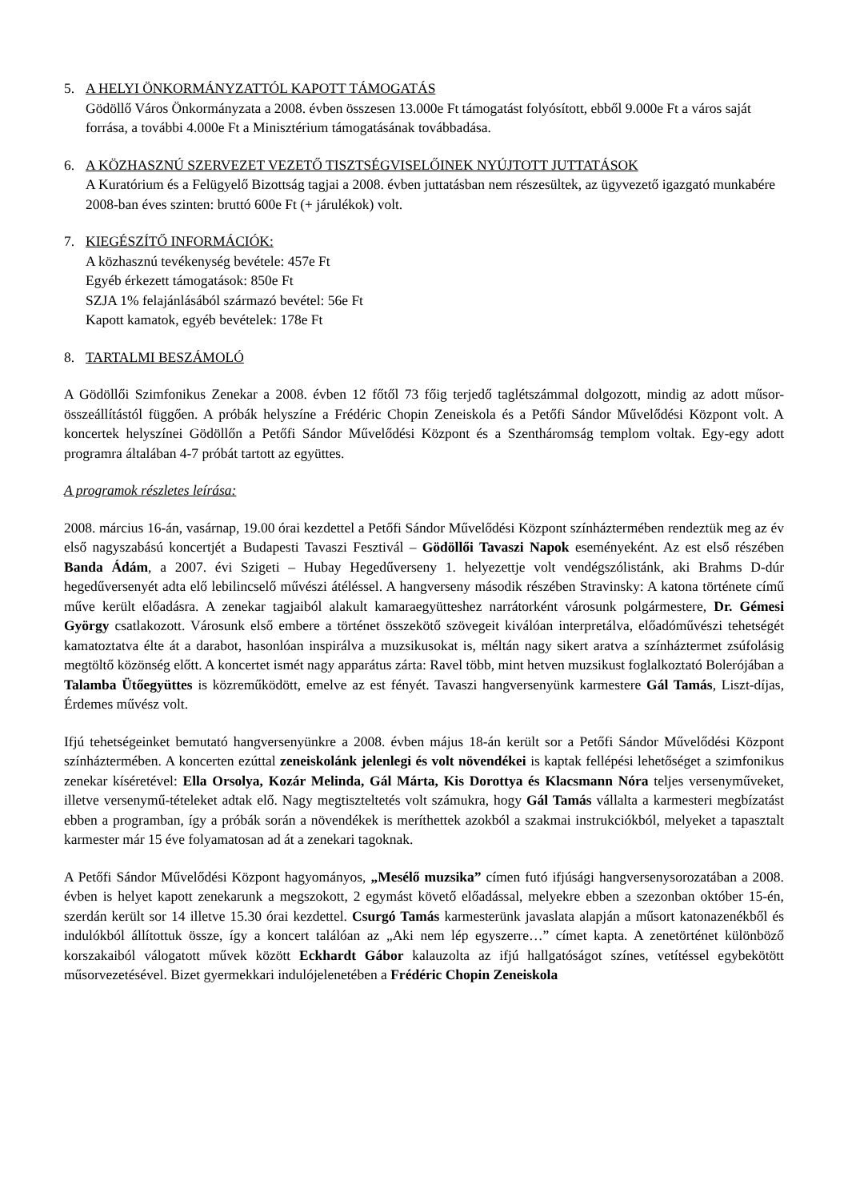5. A HELYI ÖNKORMÁNYZATTÓL KAPOTT TÁMOGATÁS
Gödöllő Város Önkormányzata a 2008. évben összesen 13.000e Ft támogatást folyósított, ebből 9.000e Ft a város saját forrása, a további 4.000e Ft a Minisztérium támogatásának továbbadása.
6. A KÖZHASZNÚ SZERVEZET VEZETŐ TISZTSÉGVISELŐINEK NYÚJTOTT JUTTATÁSOK
A Kuratórium és a Felügyelő Bizottság tagjai a 2008. évben juttatásban nem részesültek, az ügyvezető igazgató munkabére 2008-ban éves szinten: bruttó 600e Ft (+ járulékok) volt.
7. KIEGÉSZÍTŐ INFORMÁCIÓK:
A közhasznú tevékenység bevétele: 457e Ft
Egyéb érkezett támogatások: 850e Ft
SZJA 1% felajánlásából származó bevétel: 56e Ft
Kapott kamatok, egyéb bevételek: 178e Ft
8. TARTALMI BESZÁMOLÓ
A Gödöllői Szimfonikus Zenekar a 2008. évben 12 főtől 73 főig terjedő taglétszámmal dolgozott, mindig az adott műsor-összeállítástól függően. A próbák helyszíne a Frédéric Chopin Zeneiskola és a Petőfi Sándor Művelődési Központ volt. A koncertek helyszínei Gödöllőn a Petőfi Sándor Művelődési Központ és a Szentháromság templom voltak. Egy-egy adott programra általában 4-7 próbát tartott az együttes.
A programok részletes leírása:
2008. március 16-án, vasárnap, 19.00 órai kezdettel a Petőfi Sándor Művelődési Központ színháztermében rendeztük meg az év első nagyszabású koncertjét a Budapesti Tavaszi Fesztivál – Gödöllői Tavaszi Napok eseményeként. Az est első részében Banda Ádám, a 2007. évi Szigeti – Hubay Hegedűverseny 1. helyezettje volt vendégszólistánk, aki Brahms D-dúr hegedűversenyét adta elő lebilincselő művészi átéléssel. A hangverseny második részében Stravinsky: A katona története című műve került előadásra. A zenekar tagjaiból alakult kamaraegyütteshez narrátorként városunk polgármestere, Dr. Gémesi György csatlakozott. Városunk első embere a történet összekötő szövegeit kiválóan interpretálva, előadóművészi tehetségét kamatoztatva élte át a darabot, hasonlóan inspirálva a muzsikusokat is, méltán nagy sikert aratva a színháztermet zsúfolásig megtöltő közönség előtt. A koncertet ismét nagy apparátus zárta: Ravel több, mint hetven muzsikust foglalkoztató Bolerójában a Talamba Ütőegyüttes is közreműködött, emelve az est fényét. Tavaszi hangversenyünk karmestere Gál Tamás, Liszt-díjas, Érdemes művész volt.
Ifjú tehetségeinket bemutató hangversenyünkre a 2008. évben május 18-án került sor a Petőfi Sándor Művelődési Központ színháztermében. A koncerten ezúttal zeneiskolánk jelenlegi és volt növendékei is kaptak fellépési lehetőséget a szimfonikus zenekar kíséretével: Ella Orsolya, Kozár Melinda, Gál Márta, Kis Dorottya és Klacsmann Nóra teljes versenyműveket, illetve versenymű-tételeket adtak elő. Nagy megtiszteltetés volt számukra, hogy Gál Tamás vállalta a karmesteri megbízatást ebben a programban, így a próbák során a növendékek is meríthettek azokból a szakmai instrukciókból, melyeket a tapasztalt karmester már 15 éve folyamatosan ad át a zenekari tagoknak.
A Petőfi Sándor Művelődési Központ hagyományos, „Mesélő muzsika” címen futó ifjúsági hangversenysorozatában a 2008. évben is helyet kapott zenekarunk a megszokott, 2 egymást követő előadással, melyekre ebben a szezonban október 15-én, szerdán került sor 14 illetve 15.30 órai kezdettel. Csurgó Tamás karmesterünk javaslata alapján a műsort katonazenékből és indulókból állítottuk össze, így a koncert találóan az „Aki nem lép egyszerre…” címet kapta. A zenetörténet különböző korszakaiból válogatott művek között Eckhardt Gábor kalauzolta az ifjú hallgatóságot színes, vetítéssel egybekötött műsorvezetésével. Bizet gyermekkari indulójelenetében a Frédéric Chopin Zeneiskola